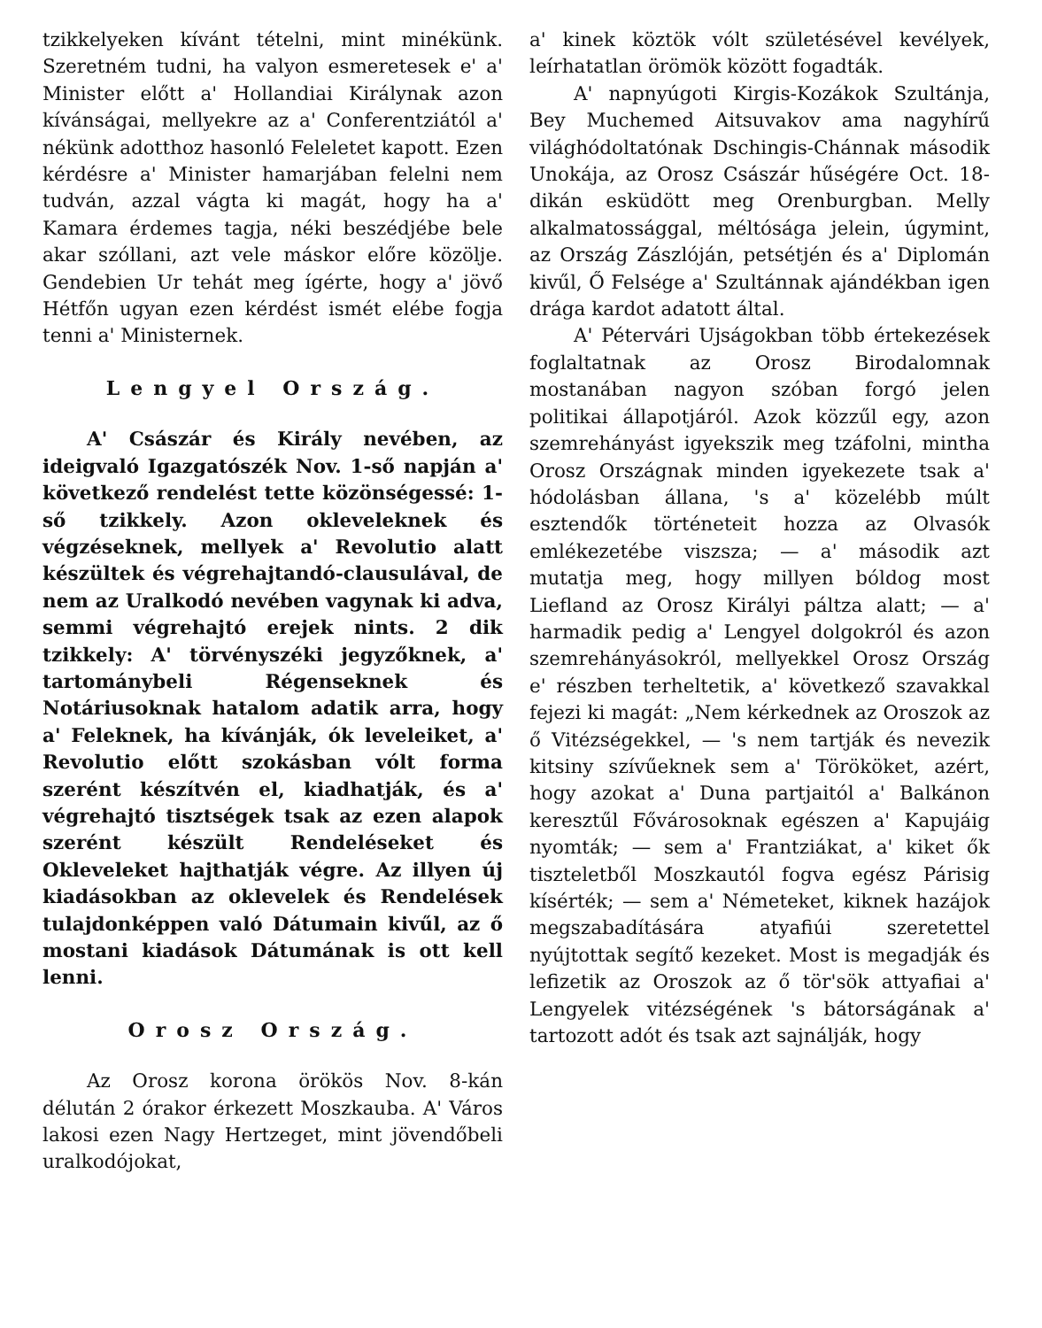tzikkelyeken kívánt tételni, mint minékünk. Szeretném tudni, ha valyon esmeretesek e' a' Minister előtt a' Hollandiai Királynak azon kívánságai, mellyekre az a' Conferentziától a' nékünk adotthoz hasonló Feleletet kapott. Ezen kérdésre a' Minister hamarjában felelni nem tudván, azzal vágta ki magát, hogy ha a' Kamara érdemes tagja, néki beszédjébe bele akar szóllani, azt vele máskor előre közölje. Gendebien Ur tehát meg ígérte, hogy a' jövő Hétfőn ugyan ezen kérdést ismét elébe fogja tenni a' Ministernek.
Lengyel Ország.
A' Császár és Király nevében, az ideigvaló Igazgatószék Nov. 1-ső napján a' következő rendelést tette közönségessé: 1-ső tzikkely. Azon okleveleknek és végzéseknek, mellyek a' Revolutio alatt készültek és végrehajtandó-clausulával, de nem az Uralkodó nevében vagynak ki adva, semmi végrehajtó erejek nints. 2 dik tzikkely: A' törvényszéki jegyzőknek, a' tartománybeli Régenseknek és Notáriusoknak hatalom adatik arra, hogy a' Feleknek, ha kívánják, ók leveleiket, a' Revolutio előtt szokásban vólt forma szerént készítvén el, kiadhatják, és a' végrehajtó tisztségek tsak az ezen alapok szerént készült Rendeléseket és Okleveleket hajthatják végre. Az illyen új kiadásokban az oklevelek és Rendelések tulajdonképpen való Dátumain kivűl, az ő mostani kiadások Dátumának is ott kell lenni.
Orosz Ország.
Az Orosz korona örökös Nov. 8-kán délután 2 órakor érkezett Moszkauba. A' Város lakosi ezen Nagy Hertzeget, mint jövendőbeli uralkodójokat,
a' kinek köztök vólt születésével kevélyek, leírhatatlan örömök között fogadták.
A' napnyúgoti Kirgis-Kozákok Szultánja, Bey Muchemed Aitsuvakov ama nagyhírű világhódoltatónak Dschingis-Chánnak második Unokája, az Orosz Császár hűségére Oct. 18-dikán esküdött meg Orenburgban. Melly alkalmatossággal, méltósága jelein, úgymint, az Ország Zászlóján, petsétjén és a' Diplomán kivűl, Ő Felsége a' Szultánnak ajándékban igen drága kardot adatott által.
A' Pétervári Ujságokban több értekezések foglaltatnak az Orosz Birodalomnak mostanában nagyon szóban forgó jelen politikai állapotjáról. Azok közzűl egy, azon szemrehányást igyekszik meg tzáfolni, mintha Orosz Országnak minden igyekezete tsak a' hódolásban állana, 's a' közelébb múlt esztendők történeteit hozza az Olvasók emlékezetébe viszsza; — a' második azt mutatja meg, hogy millyen bóldog most Liefland az Orosz Királyi páltza alatt; — a' harmadik pedig a' Lengyel dolgokról és azon szemrehányásokról, mellyekkel Orosz Ország e' részben terheltetik, a' következő szavakkal fejezi ki magát: „Nem kérkednek az Oroszok az ő Vitézségekkel, — 's nem tartják és nevezik kitsiny szívűeknek sem a' Törököket, azért, hogy azokat a' Duna partjaitól a' Balkánon keresztűl Fővárosoknak egészen a' Kapujáig nyomták; — sem a' Frantziákat, a' kiket ők tiszteletből Moszkautól fogva egész Párisig kísérték; — sem a' Németeket, kiknek hazájok megszabadítására atyafiúi szeretettel nyújtottak segítő kezeket. Most is megadják és lefizetik az Oroszok az ő tör'sök attyafiai a' Lengyelek vitézségének 's bátorságának a' tartozott adót és tsak azt sajnálják, hogy